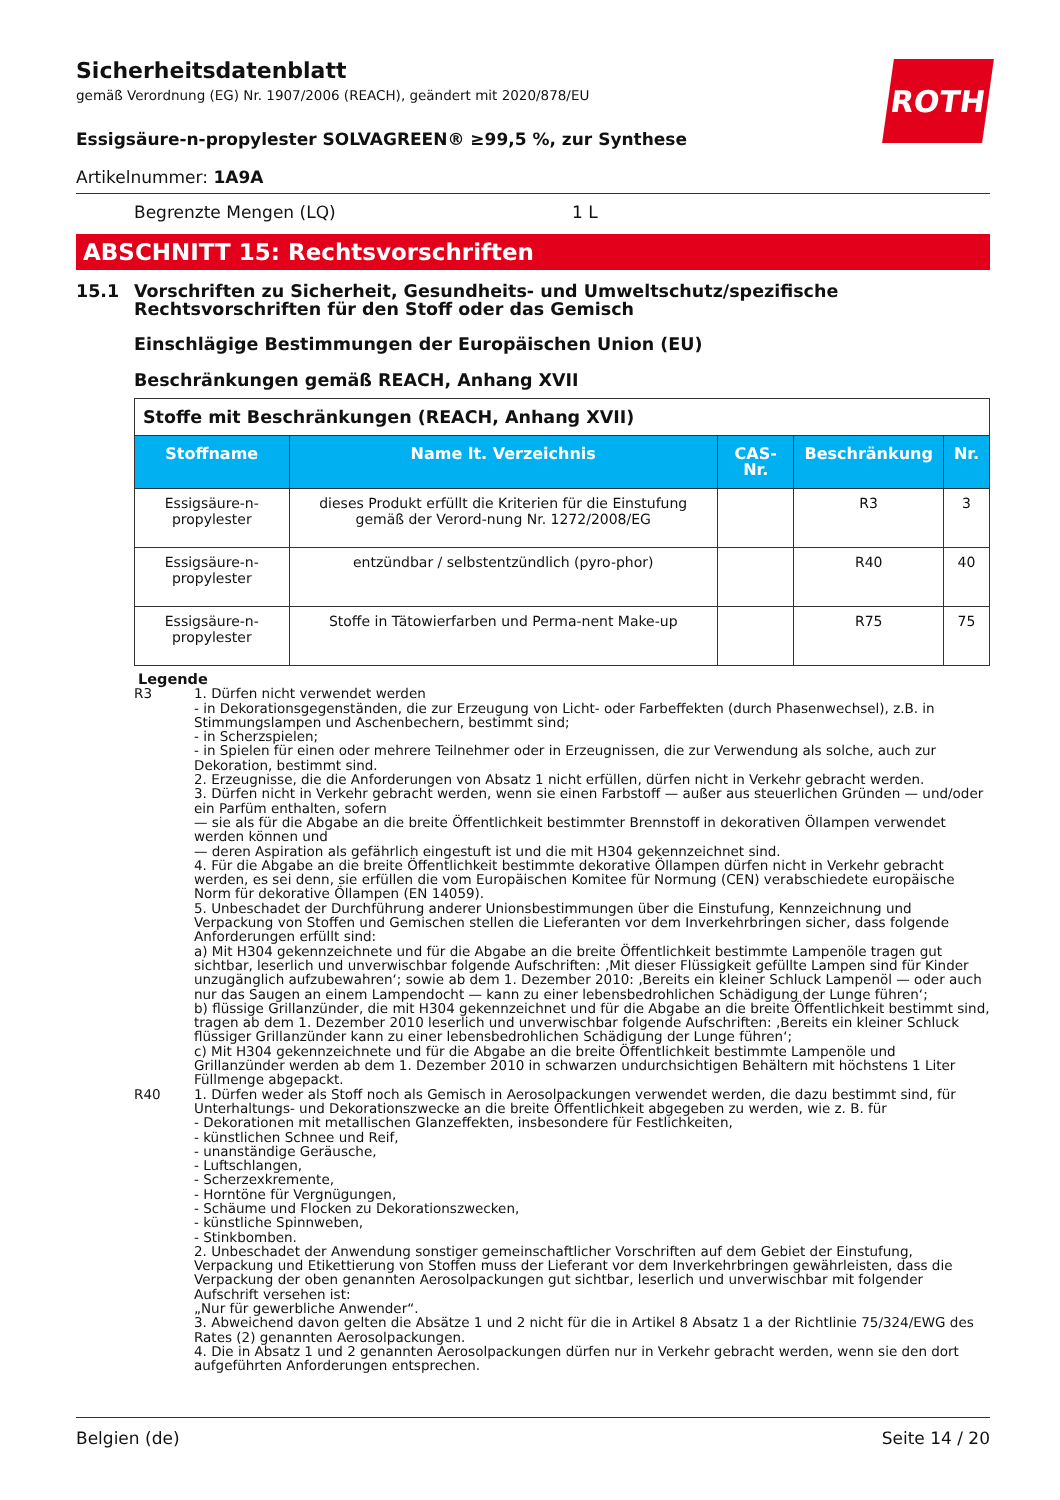Sicherheitsdatenblatt
gemäß Verordnung (EG) Nr. 1907/2006 (REACH), geändert mit 2020/878/EU
Essigsäure-n-propylester SOLVAGREEN® ≥99,5 %, zur Synthese
Artikelnummer: 1A9A
Begrenzte Mengen (LQ) 1 L
ABSCHNITT 15: Rechtsvorschriften
15.1 Vorschriften zu Sicherheit, Gesundheits- und Umweltschutz/spezifische Rechtsvorschriften für den Stoff oder das Gemisch
Einschlägige Bestimmungen der Europäischen Union (EU)
Beschränkungen gemäß REACH, Anhang XVII
| Stoffe mit Beschränkungen (REACH, Anhang XVII) | | | | |
| --- | --- | --- | --- | --- |
| Stoffname | Name lt. Verzeichnis | CAS-Nr. | Beschränkung | Nr. |
| Essigsäure-n-propylester | dieses Produkt erfüllt die Kriterien für die Einstufung gemäß der Verord-nung Nr. 1272/2008/EG | | R3 | 3 |
| Essigsäure-n-propylester | entzündbar / selbstentzündlich (pyro-phor) | | R40 | 40 |
| Essigsäure-n-propylester | Stoffe in Tätowierfarben und Perma-nent Make-up | | R75 | 75 |
Legende
R3 1. Dürfen nicht verwendet werden
- in Dekorationsgegenständen, die zur Erzeugung von Licht- oder Farbeffekten (durch Phasenwechsel), z.B. in Stimmungslampen und Aschenbechern, bestimmt sind;
- in Scherzspielen;
- in Spielen für einen oder mehrere Teilnehmer oder in Erzeugnissen, die zur Verwendung als solche, auch zur Dekoration, bestimmt sind.
2. Erzeugnisse, die die Anforderungen von Absatz 1 nicht erfüllen, dürfen nicht in Verkehr gebracht werden.
3. Dürfen nicht in Verkehr gebracht werden, wenn sie einen Farbstoff — außer aus steuerlichen Gründen — und/oder ein Parfüm enthalten, sofern
— sie als für die Abgabe an die breite Öffentlichkeit bestimmter Brennstoff in dekorativen Öllampen verwendet werden können und
— deren Aspiration als gefährlich eingestuft ist und die mit H304 gekennzeichnet sind.
4. Für die Abgabe an die breite Öffentlichkeit bestimmte dekorative Öllampen dürfen nicht in Verkehr gebracht werden, es sei denn, sie erfüllen die vom Europäischen Komitee für Normung (CEN) verabschiedete europäische Norm für dekorative Öllampen (EN 14059).
5. Unbeschadet der Durchführung anderer Unionsbestimmungen über die Einstufung, Kennzeichnung und Verpackung von Stoffen und Gemischen stellen die Lieferanten vor dem Inverkehrbringen sicher, dass folgende Anforderungen erfüllt sind:
a) Mit H304 gekennzeichnete und für die Abgabe an die breite Öffentlichkeit bestimmte Lampenöle tragen gut sichtbar, leserlich und unverwischbar folgende Aufschriften: ‚Mit dieser Flüssigkeit gefüllte Lampen sind für Kinder unzugänglich aufzubewahren‘; sowie ab dem 1. Dezember 2010: ‚Bereits ein kleiner Schluck Lampenöl — oder auch nur das Saugen an einem Lampendocht — kann zu einer lebensbedrohlichen Schädigung der Lunge führen‘;
b) flüssige Grillanzünder, die mit H304 gekennzeichnet und für die Abgabe an die breite Öffentlichkeit bestimmt sind, tragen ab dem 1. Dezember 2010 leserlich und unverwischbar folgende Aufschriften: ‚Bereits ein kleiner Schluck flüssiger Grillanzünder kann zu einer lebensbedrohlichen Schädigung der Lunge führen‘;
c) Mit H304 gekennzeichnete und für die Abgabe an die breite Öffentlichkeit bestimmte Lampenöle und Grillanzünder werden ab dem 1. Dezember 2010 in schwarzen undurchsichtigen Behältern mit höchstens 1 Liter Füllmenge abgepackt.
R40 1. Dürfen weder als Stoff noch als Gemisch in Aerosolpackungen verwendet werden, die dazu bestimmt sind, für Unterhaltungs- und Dekorationszwecke an die breite Öffentlichkeit abgegeben zu werden, wie z. B. für
- Dekorationen mit metallischen Glanzeffekten, insbesondere für Festlichkeiten,
- künstlichen Schnee und Reif,
- unanständige Geräusche,
- Luftschlangen,
- Scherzexkremente,
- Horntöne für Vergnügungen,
- Schäume und Flocken zu Dekorationszwecken,
- künstliche Spinnweben,
- Stinkbomben.
2. Unbeschadet der Anwendung sonstiger gemeinschaftlicher Vorschriften auf dem Gebiet der Einstufung, Verpackung und Etikettierung von Stoffen muss der Lieferant vor dem Inverkehrbringen gewährleisten, dass die Verpackung der oben genannten Aerosolpackungen gut sichtbar, leserlich und unverwischbar mit folgender Aufschrift versehen ist:
„Nur für gewerbliche Anwender“.
3. Abweichend davon gelten die Absätze 1 und 2 nicht für die in Artikel 8 Absatz 1 a der Richtlinie 75/324/EWG des Rates (2) genannten Aerosolpackungen.
4. Die in Absatz 1 und 2 genannten Aerosolpackungen dürfen nur in Verkehr gebracht werden, wenn sie den dort aufgeführten Anforderungen entsprechen.
ROTH
Belgien (de) Seite 14 / 20